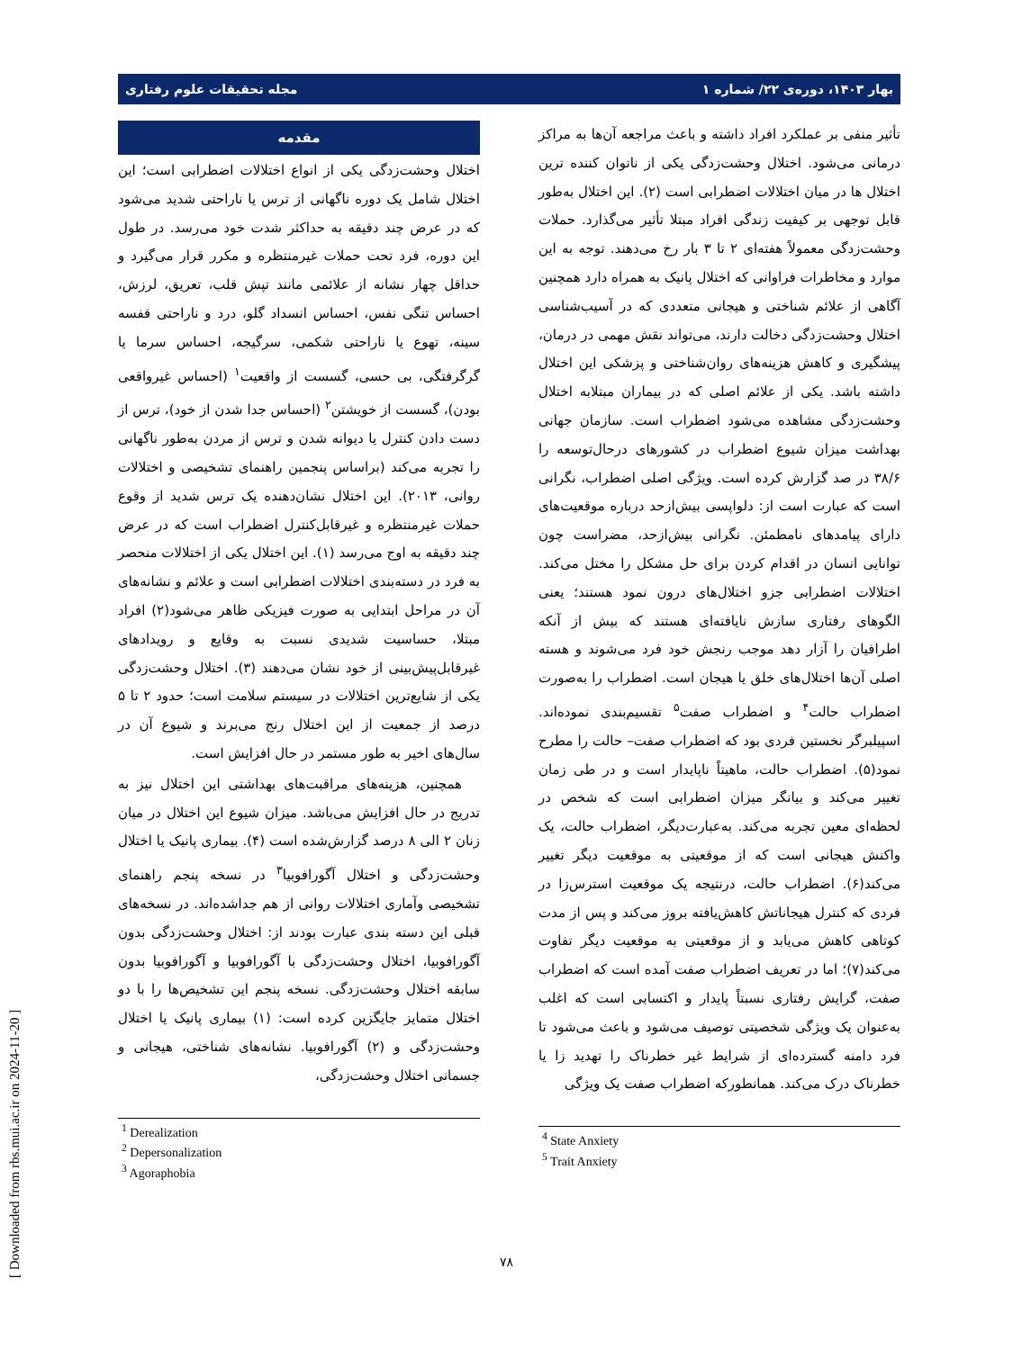بهار ۱۴۰۳، دوره‌ی ۲۲/ شماره ۱ مجله تحقیقات علوم رفتاری
مقدمه
اختلال وحشت‌زدگی یکی از انواع اختلالات اضطرابی است؛ این اختلال شامل یک دوره ناگهانی از ترس یا ناراحتی شدید می‌شود که در عرض چند دقیقه به حداکثر شدت خود می‌رسد. در طول این دوره، فرد تحت حملات غیرمنتظره و مکرر قرار می‌گیرد و حداقل چهار نشانه از علائمی مانند تپش قلب، تعریق، لرزش، احساس تنگی نفس، احساس انسداد گلو، درد و ناراحتی قفسه سینه، تهوع یا ناراحتی شکمی، سرگیجه، احساس سرما یا گرگرفتگی، بی حسی، گسست از واقعیت<sup>۱</sup> (احساس غیرواقعی بودن)، گسست از خویشتن<sup>۲</sup> (احساس جدا شدن از خود)، ترس از دست دادن کنترل یا دیوانه شدن و ترس از مردن به‌طور ناگهانی را تجربه می‌کند (براساس پنجمین راهنمای تشخیصی و اختلالات روانی، ۲۰۱۳). این اختلال نشان‌دهنده یک ترس شدید از وقوع حملات غیرمنتظره و غیرقابل‌کنترل اضطراب است که در عرض چند دقیقه به اوج می‌رسد (۱). این اختلال یکی از اختلالات منحصر به فرد در دسته‌بندی اختلالات اضطرابی است و علائم و نشانه‌های آن در مراحل ابتدایی به صورت فیزیکی ظاهر می‌شود(۲) افراد مبتلا، حساسیت شدیدی نسبت به وقایع و رویدادهای غیرقابل‌پیش‌بینی از خود نشان می‌دهند (۳). اختلال وحشت‌زدگی یکی از شایع‌ترین اختلالات در سیستم سلامت است؛ حدود ۲ تا ۵ درصد از جمعیت از این اختلال رنج می‌برند و شیوع آن در سال‌های اخیر به طور مستمر در حال افزایش است.
همچنین، هزینه‌های مراقبت‌های بهداشتی این اختلال نیز به تدریج در حال افزایش می‌باشد. میزان شیوع این اختلال در میان زنان ۲ الی ۸ درصد گزارش‌شده است (۴). بیماری پانیک یا اختلال وحشت‌زدگی و اختلال آگورافوبیا<sup>۳</sup> در نسخه پنجم راهنمای تشخیصی وآماری اختلالات روانی از هم جداشده‌اند. در نسخه‌های قبلی این دسته بندی عبارت بودند از: اختلال وحشت‌زدگی بدون آگورافوبیا، اختلال وحشت‌زدگی با آگورافوبیا و آگورافوبیا بدون سابقه اختلال وحشت‌زدگی. نسخه پنجم این تشخیص‌ها را با دو اختلال متمایز جایگزین کرده است: (۱) بیماری پانیک یا اختلال وحشت‌زدگی و (۲) آگورافوبیا. نشانه‌های شناختی، هیجانی و جسمانی اختلال وحشت‌زدگی،
<sup>1</sup> Derealization
<sup>2</sup> Depersonalization
<sup>3</sup> Agoraphobia
تأثیر منفی بر عملکرد افراد داشته و باعث مراجعه آن‌ها به مراکز درمانی می‌شود. اختلال وحشت‌زدگی یکی از ناتوان کننده ترین اختلال ها در میان اختلالات اضطرابی است (۲). این اختلال به‌طور قابل توجهی بر کیفیت زندگی افراد مبتلا تأثیر می‌گذارد. حملات وحشت‌زدگی معمولاً هفته‌ای ۲ تا ۳ بار رخ می‌دهند. توجه به این موارد و مخاطرات فراوانی که اختلال پانیک به همراه دارد همچنین آگاهی از علائم شناختی و هیجانی متعددی که در آسیب‌شناسی اختلال وحشت‌زدگی دخالت دارند، می‌تواند نقش مهمی در درمان، پیشگیری و کاهش هزینه‌های روان‌شناختی و پزشکی این اختلال داشته باشد. یکی از علائم اصلی که در بیماران مبتلابه اختلال وحشت‌زدگی مشاهده می‌شود اضطراب است. سازمان جهانی بهداشت میزان شیوع اضطراب در کشورهای درحال‌توسعه را ۳۸/۶ در صد گزارش کرده است. ویژگی اصلی اضطراب، نگرانی است که عبارت است از: دلواپسی بیش‌ازحد درباره موقعیت‌های دارای پیامدهای نامطمئن. نگرانی بیش‌ازحد، مضراست چون توانایی انسان در اقدام کردن برای حل مشکل را مختل می‌کند. اختلالات اضطرابی جزو اختلال‌های درون نمود هستند؛ یعنی الگوهای رفتاری سازش نایافته‌ای هستند که بیش از آنکه اطرافیان را آزار دهد موجب رنجش خود فرد می‌شوند و هسته اصلی آن‌ها اختلال‌های خلق یا هیجان است. اضطراب را به‌صورت اضطراب حالت<sup>۴</sup> و اضطراب صفت<sup>۵</sup> تقسیم‌بندی نموده‌اند. اسپیلبرگر نخستین فردی بود که اضطراب صفت– حالت را مطرح نمود(۵). اضطراب حالت، ماهیتاً ناپایدار است و در طی زمان تغییر می‌کند و بیانگر میزان اضطرابی است که شخص در لحظه‌ای معین تجربه می‌کند. به‌عبارت‌دیگر، اضطراب حالت، یک واکنش هیجانی است که از موقعیتی به موقعیت دیگر تغییر می‌کند(۶). اضطراب حالت، درنتیجه یک موقعیت استرس‌زا در فردی که کنترل هیجاناتش کاهش‌یافته بروز می‌کند و پس از مدت کوتاهی کاهش می‌یابد و از موقعیتی به موقعیت دیگر تفاوت می‌کند(۷)؛ اما در تعریف اضطراب صفت آمده است که اضطراب صفت، گرایش رفتاری نسبتاً پایدار و اکتسابی است که اغلب به‌عنوان یک ویژگی شخصیتی توصیف می‌شود و باعث می‌شود تا فرد دامنه گسترده‌ای از شرایط غیر خطرناک را تهدید زا یا خطرناک درک می‌کند. همانطورکه اضطراب صفت یک ویژگی
<sup>4</sup> State Anxiety
<sup>5</sup> Trait Anxiety
۷۸
[ Downloaded from rbs.mui.ac.ir on 2024-11-20 ]